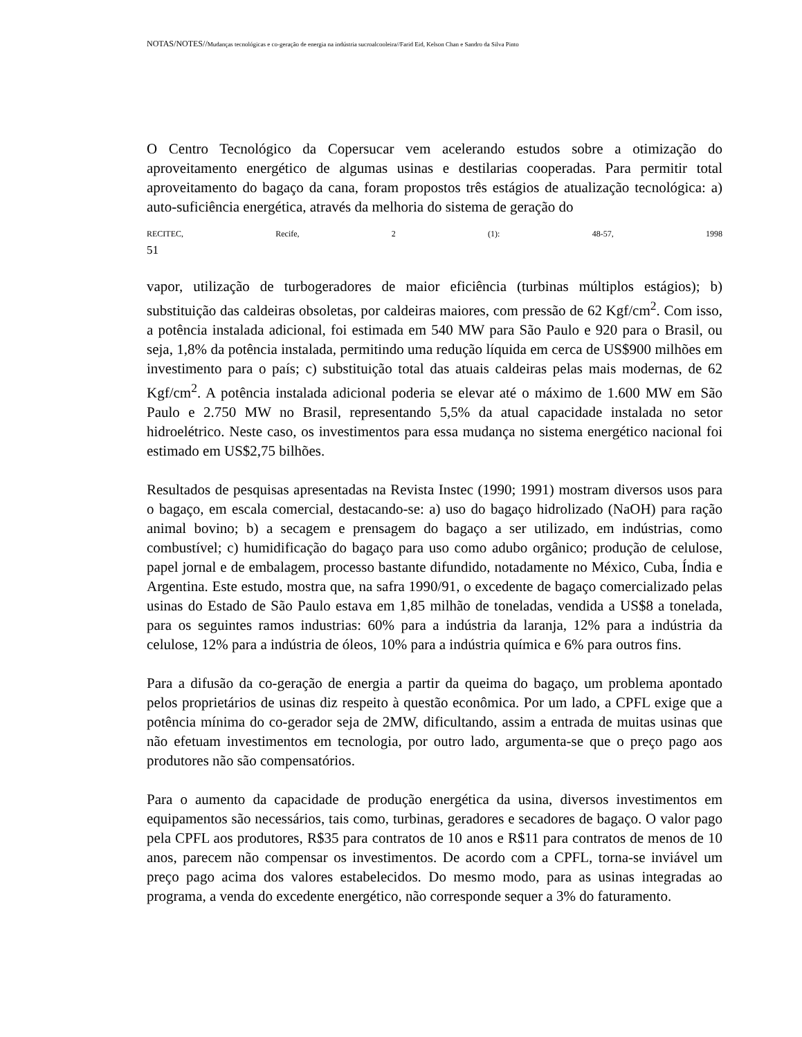NOTAS/NOTES//Mudanças tecnológicas e co-geração de energia na indústria sucroalcooleira//Farid Eid, Kelson Chan e Sandro da Silva Pinto
O Centro Tecnológico da Copersucar vem acelerando estudos sobre a otimização do aproveitamento energético de algumas usinas e destilarias cooperadas. Para permitir total aproveitamento do bagaço da cana, foram propostos três estágios de atualização tecnológica: a) auto-suficiência energética, através da melhoria do sistema de geração do
RECITEC, Recife, 2 (1): 48-57, 1998
51
vapor, utilização de turbogeradores de maior eficiência (turbinas múltiplos estágios); b) substituição das caldeiras obsoletas, por caldeiras maiores, com pressão de 62 Kgf/cm<sup>2</sup>. Com isso, a potência instalada adicional, foi estimada em 540 MW para São Paulo e 920 para o Brasil, ou seja, 1,8% da potência instalada, permitindo uma redução líquida em cerca de US$900 milhões em investimento para o país; c) substituição total das atuais caldeiras pelas mais modernas, de 62 Kgf/cm<sup>2</sup>. A potência instalada adicional poderia se elevar até o máximo de 1.600 MW em São Paulo e 2.750 MW no Brasil, representando 5,5% da atual capacidade instalada no setor hidroelétrico. Neste caso, os investimentos para essa mudança no sistema energético nacional foi estimado em US$2,75 bilhões.
Resultados de pesquisas apresentadas na Revista Instec (1990; 1991) mostram diversos usos para o bagaço, em escala comercial, destacando-se: a) uso do bagaço hidrolizado (NaOH) para ração animal bovino; b) a secagem e prensagem do bagaço a ser utilizado, em indústrias, como combustível; c) humidificação do bagaço para uso como adubo orgânico; produção de celulose, papel jornal e de embalagem, processo bastante difundido, notadamente no México, Cuba, Índia e Argentina. Este estudo, mostra que, na safra 1990/91, o excedente de bagaço comercializado pelas usinas do Estado de São Paulo estava em 1,85 milhão de toneladas, vendida a US$8 a tonelada, para os seguintes ramos industrias: 60% para a indústria da laranja, 12% para a indústria da celulose, 12% para a indústria de óleos, 10% para a indústria química e 6% para outros fins.
Para a difusão da co-geração de energia a partir da queima do bagaço, um problema apontado pelos proprietários de usinas diz respeito à questão econômica. Por um lado, a CPFL exige que a potência mínima do co-gerador seja de 2MW, dificultando, assim a entrada de muitas usinas que não efetuam investimentos em tecnologia, por outro lado, argumenta-se que o preço pago aos produtores não são compensatórios.
Para o aumento da capacidade de produção energética da usina, diversos investimentos em equipamentos são necessários, tais como, turbinas, geradores e secadores de bagaço. O valor pago pela CPFL aos produtores, R$35 para contratos de 10 anos e R$11 para contratos de menos de 10 anos, parecem não compensar os investimentos. De acordo com a CPFL, torna-se inviável um preço pago acima dos valores estabelecidos. Do mesmo modo, para as usinas integradas ao programa, a venda do excedente energético, não corresponde sequer a 3% do faturamento.